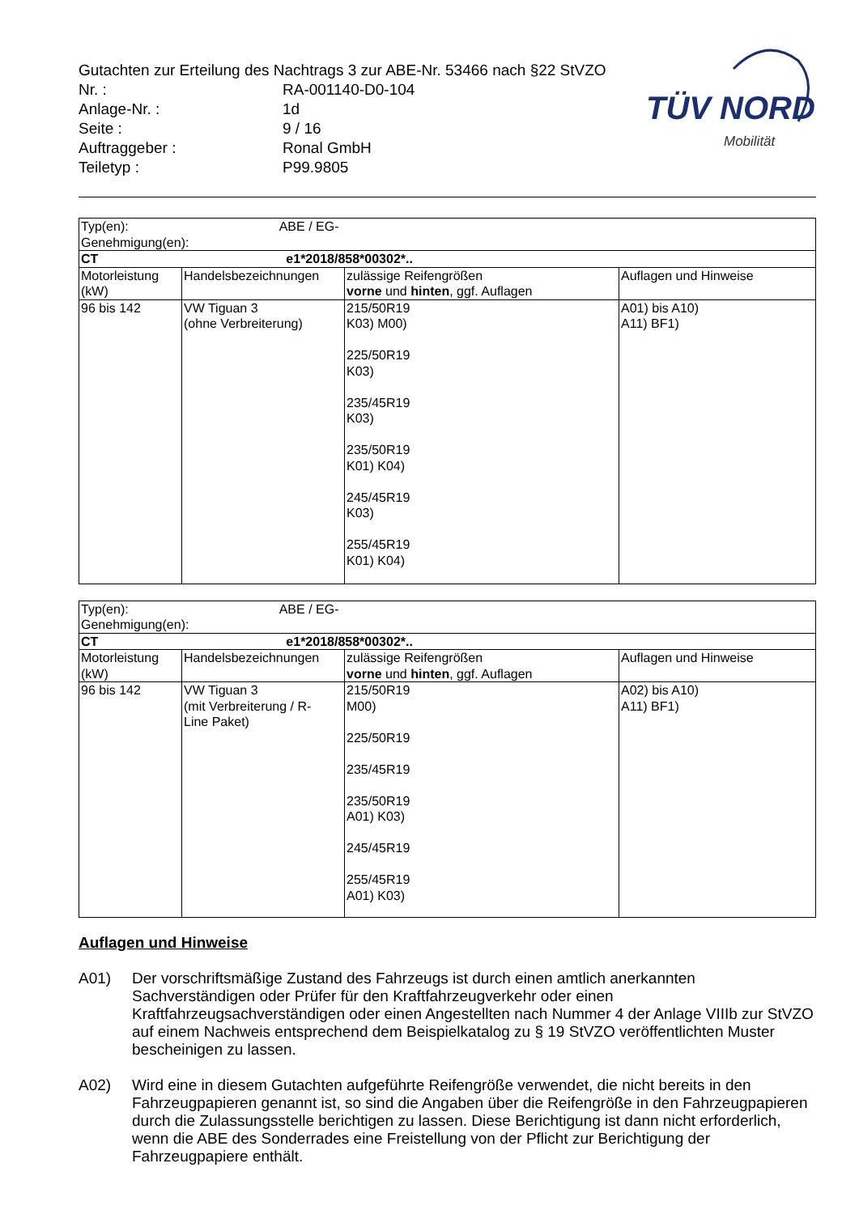TÜV NORD
Mobilität
Gutachten zur Erteilung des Nachtrags 3 zur ABE-Nr. 53466 nach §22 StVZO
| Nr. : | RA-001140-D0-104 |
| Anlage-Nr. : | 1d |
| Seite : | 9 / 16 |
| Auftraggeber : | Ronal GmbH |
| Teiletyp : | P99.9805 |
| Typ(en): ABE / EG-Genehmigung(en): | | | |
| CT e1*2018/858*00302*.. | | | |
| Motorleistung (kW) | Handelsbezeichnungen | zulässige Reifengrößen vorne und hinten , ggf. Auflagen | Auflagen und Hinweise |
| 96 bis 142 | VW Tiguan 3 (ohne Verbreiterung) | 215/50R19 K03) M00) 225/50R19 K03) 235/45R19 K03) 235/50R19 K01) K04) 245/45R19 K03) 255/45R19 K01) K04) | A01) bis A10) A11) BF1) |
| Typ(en): ABE / EG-Genehmigung(en): | | | |
| CT e1*2018/858*00302*.. | | | |
| Motorleistung (kW) | Handelsbezeichnungen | zulässige Reifengrößen vorne und hinten , ggf. Auflagen | Auflagen und Hinweise |
| 96 bis 142 | VW Tiguan 3 (mit Verbreiterung / R- Line Paket) | 215/50R19 M00) 225/50R19 235/45R19 235/50R19 A01) K03) 245/45R19 255/45R19 A01) K03) | A02) bis A10) A11) BF1) |
Auflagen und Hinweise
A01) Der vorschriftsmäßige Zustand des Fahrzeugs ist durch einen amtlich anerkannten Sachverständigen oder Prüfer für den Kraftfahrzeugverkehr oder einen Kraftfahrzeugsachverständigen oder einen Angestellten nach Nummer 4 der Anlage VIIIb zur StVZO auf einem Nachweis entsprechend dem Beispielkatalog zu § 19 StVZO veröffentlichten Muster bescheinigen zu lassen.
A02) Wird eine in diesem Gutachten aufgeführte Reifengröße verwendet, die nicht bereits in den Fahrzeugpapieren genannt ist, so sind die Angaben über die Reifengröße in den Fahrzeugpapieren durch die Zulassungsstelle berichtigen zu lassen. Diese Berichtigung ist dann nicht erforderlich, wenn die ABE des Sonderrades eine Freistellung von der Pflicht zur Berichtigung der Fahrzeugpapiere enthält.